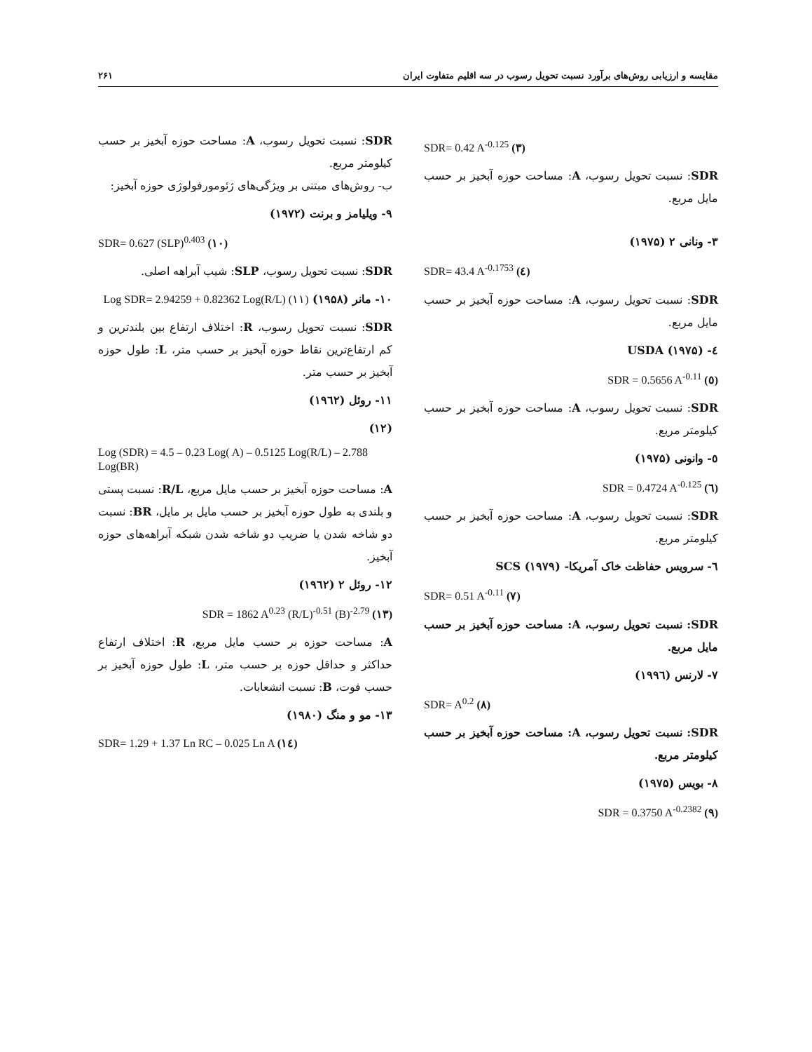مقایسه و ارزیابی روش‌های برآورد نسبت تحویل رسوب در سه اقلیم متفاوت ایران ۲۶۱
SDR= 0.42 A<sup>-0.125</sup> (۳)
SDR: نسبت تحویل رسوب، A: مساحت حوزه آبخیز بر حسب مایل مربع.
۳- ونانی ۲ (۱۹۷۵)
SDR= 43.4 A<sup>-0.1753</sup> (٤)
SDR: نسبت تحویل رسوب، A: مساحت حوزه آبخیز بر حسب مایل مربع.
٤- USDA (۱۹۷۵)
SDR = 0.5656 A<sup>-0.11</sup> (٥)
SDR: نسبت تحویل رسوب، A: مساحت حوزه آبخیز بر حسب کیلومتر مربع.
٥- وانونی (۱۹۷۵)
SDR = 0.4724 A<sup>-0.125</sup> (٦)
SDR: نسبت تحویل رسوب، A: مساحت حوزه آبخیز بر حسب کیلومتر مربع.
٦- سرویس حفاظت خاک آمریکا- SCS (۱۹۷۹)
SDR= 0.51 A<sup>-0.11</sup> (۷)
SDR: نسبت تحویل رسوب، A: مساحت حوزه آبخیز بر حسب مایل مربع.
۷- لارنس (۱۹۹٦)
SDR= A<sup>0.2</sup> (۸)
SDR: نسبت تحویل رسوب، A: مساحت حوزه آبخیز بر حسب کیلومتر مربع.
۸- بویس (۱۹۷۵)
SDR = 0.3750 A<sup>-0.2382</sup> (۹)
SDR: نسبت تحویل رسوب، A: مساحت حوزه آبخیز بر حسب کیلومتر مربع.
ب- روش‌های مبتنی بر ویژگی‌های ژئومورفولوژی حوزه آبخیز:
۹- ویلیامز و برنت (۱۹۷۲)
SDR= 0.627 (SLP)<sup>0.403</sup> (۱۰)
SDR: نسبت تحویل رسوب، SLP: شیب آبراهه اصلی.
۱۰- مانر (۱۹۵۸) (۱۱) Log SDR= 2.94259 + 0.82362 Log(R/L)
SDR: نسبت تحویل رسوب، R: اختلاف ارتفاع بین بلندترین و کم ارتفاع‌ترین نقاط حوزه آبخیز بر حسب متر، L: طول حوزه آبخیز بر حسب متر.
۱۱- روئل (۱۹٦۲)
(۱۲)
Log (SDR) = 4.5 – 0.23 Log( A) – 0.5125 Log(R/L) – 2.788 Log(BR)
A: مساحت حوزه آبخیز بر حسب مایل مربع، R/L: نسبت پستی و بلندی به طول حوزه آبخیز بر حسب مایل بر مایل، BR: نسبت دو شاخه شدن یا ضریب دو شاخه شدن شبکه آبراهه‌های حوزه آبخیز.
۱۲- روئل ۲ (۱۹٦۲)
SDR = 1862 A<sup>0.23</sup> (R/L)<sup>-0.51</sup> (B)<sup>-2.79</sup> (۱۳)
A: مساحت حوزه بر حسب مایل مربع، R: اختلاف ارتفاع حداکثر و حداقل حوزه بر حسب متر، L: طول حوزه آبخیز بر حسب فوت، B: نسبت انشعابات.
۱۳- مو و منگ (۱۹۸۰)
SDR= 1.29 + 1.37 Ln RC – 0.025 Ln A (۱٤)